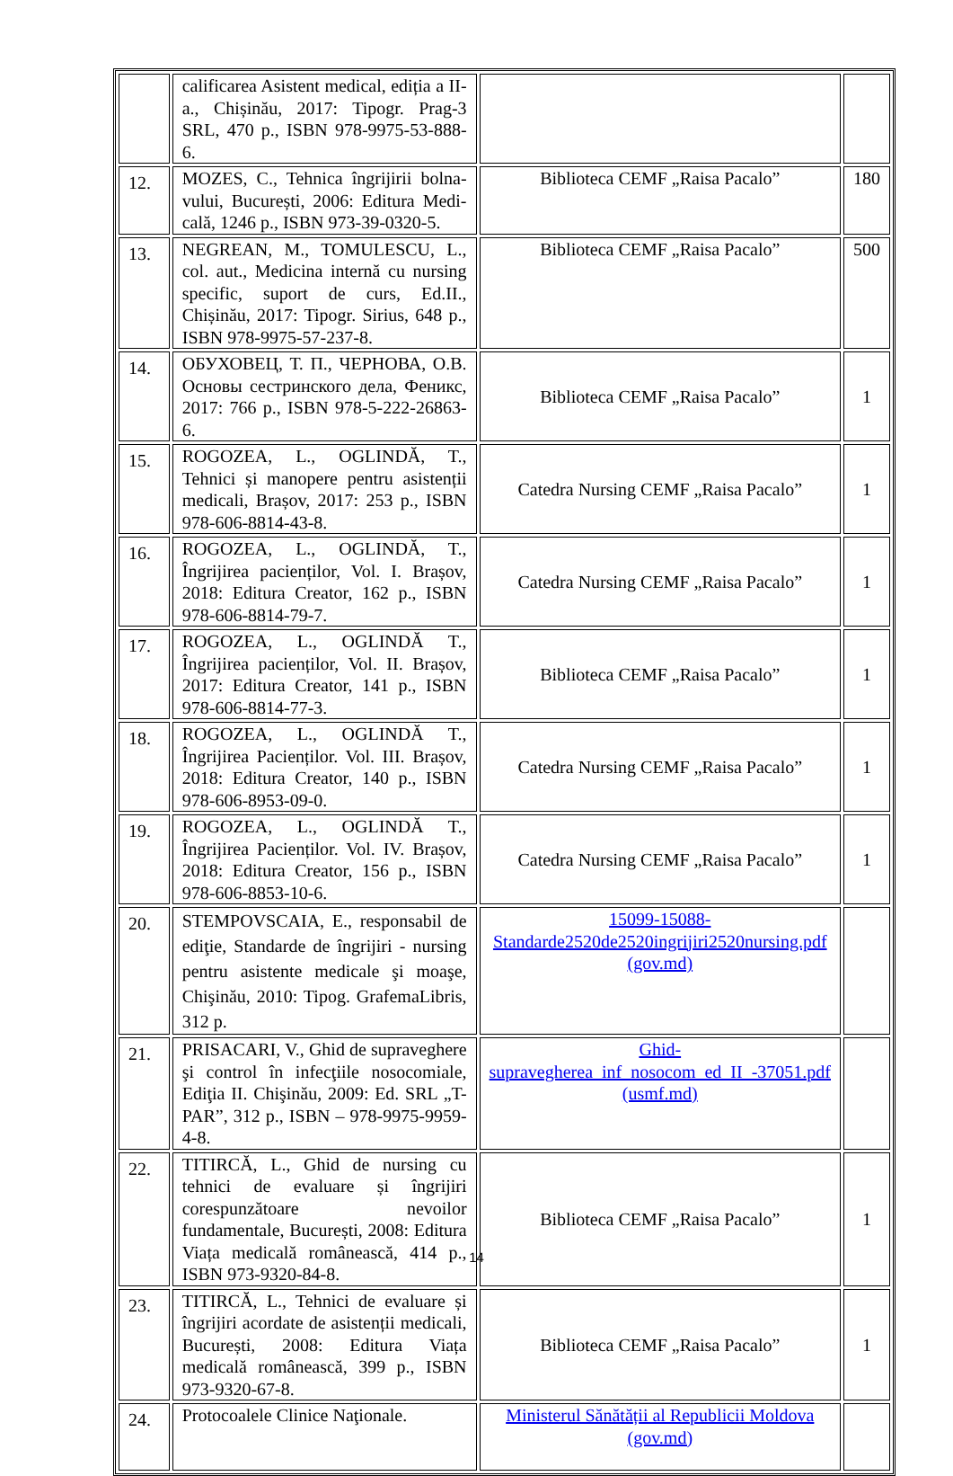| | calificarea Asistent medical, ediția a II-a., Chișinău, 2017: Tipogr. Prag-3 SRL, 470 p., ISBN 978-9975-53-888-6. | | |
| 12. | MOZES, C., Tehnica îngrijirii bolna-vului, București, 2006: Editura Medi-cală, 1246 p., ISBN 973-39-0320-5. | Biblioteca CEMF „Raisa Pacalo” | 180 |
| 13. | NEGREAN, M., TOMULESCU, L., col. aut., Medicina internă cu nursing specific, suport de curs, Ed.II., Chișinău, 2017: Tipogr. Sirius, 648 p., ISBN 978-9975-57-237-8. | Biblioteca CEMF „Raisa Pacalo” | 500 |
| 14. | ОБУХОВЕЦ, Т. П., ЧЕРНОВА, О.В. Основы сестринского дела, Феникс, 2017: 766 p., ISBN 978-5-222-26863-6. | Biblioteca CEMF „Raisa Pacalo” | 1 |
| 15. | ROGOZEA, L., OGLINDĂ, T., Tehnici și manopere pentru asistenții medicali, Brașov, 2017: 253 p., ISBN 978-606-8814-43-8. | Catedra Nursing CEMF „Raisa Pacalo” | 1 |
| 16. | ROGOZEA, L., OGLINDĂ, T., Îngrijirea pacienților, Vol. I. Brașov, 2018: Editura Creator, 162 p., ISBN 978-606-8814-79-7. | Catedra Nursing CEMF „Raisa Pacalo” | 1 |
| 17. | ROGOZEA, L., OGLINDĂ T., Îngrijirea pacienților, Vol. II. Brașov, 2017: Editura Creator, 141 p., ISBN 978-606-8814-77-3. | Biblioteca CEMF „Raisa Pacalo” | 1 |
| 18. | ROGOZEA, L., OGLINDĂ T., Îngrijirea Pacienților. Vol. III. Brașov, 2018: Editura Creator, 140 p., ISBN 978-606-8953-09-0. | Catedra Nursing CEMF „Raisa Pacalo” | 1 |
| 19. | ROGOZEA, L., OGLINDĂ T., Îngrijirea Pacienților. Vol. IV. Brașov, 2018: Editura Creator, 156 p., ISBN 978-606-8853-10-6. | Catedra Nursing CEMF „Raisa Pacalo” | 1 |
| 20. | STEMPOVSCAIA, E., responsabil de ediţie, Standarde de îngrijiri - nursing pentru asistente medicale şi moaşe, Chişinău, 2010: Tipog. GrafemaLibris, 312 p. | 15099-15088-Standarde2520de2520ingrijiri2520nursing.pdf (gov.md) | |
| 21. | PRISACARI, V., Ghid de supraveghere şi control în infecţiile nosocomiale, Ediţia II. Chişinău, 2009: Ed. SRL „T-PAR”, 312 p., ISBN – 978-9975-9959-4-8. | Ghid-supravegherea_inf_nosocom_ed_II_-37051.pdf (usmf.md) | |
| 22. | TITIRCĂ, L., Ghid de nursing cu tehnici de evaluare și îngrijiri corespunzătoare nevoilor fundamentale, București, 2008: Editura Viața medicală românească, 414 p., ISBN 973-9320-84-8. | Biblioteca CEMF „Raisa Pacalo” | 1 |
| 23. | TITIRCĂ, L., Tehnici de evaluare și îngrijiri acordate de asistenții medicali, București, 2008: Editura Viața medicală românească, 399 p., ISBN 973-9320-67-8. | Biblioteca CEMF „Raisa Pacalo” | 1 |
| 24. | Protocoalele Clinice Naţionale. | Ministerul Sănătății al Republicii Moldova (gov.md) | |
14